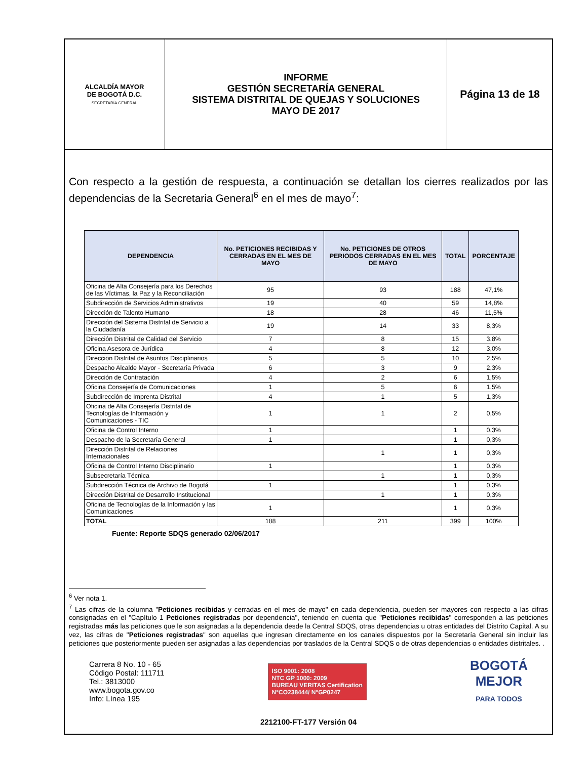| ALCALDÍA MAYOR DE BOGOTÁ D.C. SECRETARÍA GENERAL | INFORME GESTIÓN SECRETARÍA GENERAL SISTEMA DISTRITAL DE QUEJAS Y SOLUCIONES MAYO DE 2017 | Página 13 de 18 |
Con respecto a la gestión de respuesta, a continuación se detallan los cierres realizados por las dependencias de la Secretaria General<sup>6</sup> en el mes de mayo<sup>7</sup>:
| DEPENDENCIA | No. PETICIONES RECIBIDAS Y CERRADAS EN EL MES DE MAYO | No. PETICIONES DE OTROS PERIODOS CERRADAS EN EL MES DE MAYO | TOTAL | PORCENTAJE |
| --- | --- | --- | --- | --- |
| Oficina de Alta Consejería para los Derechos de las Víctimas, la Paz y la Reconciliación | 95 | 93 | 188 | 47,1% |
| Subdirección de Servicios Administrativos | 19 | 40 | 59 | 14,8% |
| Dirección de Talento Humano | 18 | 28 | 46 | 11,5% |
| Dirección del Sistema Distrital de Servicio a la Ciudadanía | 19 | 14 | 33 | 8,3% |
| Dirección Distrital de Calidad del Servicio | 7 | 8 | 15 | 3,8% |
| Oficina Asesora de Jurídica | 4 | 8 | 12 | 3,0% |
| Direccion Distrital de Asuntos Disciplinarios | 5 | 5 | 10 | 2,5% |
| Despacho Alcalde Mayor - Secretaría Privada | 6 | 3 | 9 | 2,3% |
| Dirección de Contratación | 4 | 2 | 6 | 1,5% |
| Oficina Consejería de Comunicaciones | 1 | 5 | 6 | 1,5% |
| Subdirección de Imprenta Distrital | 4 | 1 | 5 | 1,3% |
| Oficina de Alta Consejería Distrital de Tecnologías de Información y Comunicaciones - TIC | 1 | 1 | 2 | 0,5% |
| Oficina de Control Interno | 1 | | 1 | 0,3% |
| Despacho de la Secretaría General | 1 | | 1 | 0,3% |
| Dirección Distrital de Relaciones Internacionales | | 1 | 1 | 0,3% |
| Oficina de Control Interno Disciplinario | 1 | | 1 | 0,3% |
| Subsecretaría Técnica | | 1 | 1 | 0,3% |
| Subdirección Técnica de Archivo de Bogotá | 1 | | 1 | 0,3% |
| Dirección Distrital de Desarrollo Institucional | | 1 | 1 | 0,3% |
| Oficina de Tecnologías de la Información y las Comunicaciones | 1 | | 1 | 0,3% |
| TOTAL | 188 | 211 | 399 | 100% |
Fuente: Reporte SDQS generado 02/06/2017
<sup>6</sup> Ver nota 1.
<sup>7</sup> Las cifras de la columna "Peticiones recibidas y cerradas en el mes de mayo" en cada dependencia, pueden ser mayores con respecto a las cifras consignadas en el "Capítulo 1 Peticiones registradas por dependencia", teniendo en cuenta que "Peticiones recibidas" corresponden a las peticiones registradas más las peticiones que le son asignadas a la dependencia desde la Central SDQS, otras dependencias u otras entidades del Distrito Capital. A su vez, las cifras de "Peticiones registradas" son aquellas que ingresan directamente en los canales dispuestos por la Secretaría General sin incluir las peticiones que posteriormente pueden ser asignadas a las dependencias por traslados de la Central SDQS o de otras dependencias o entidades distritales. .
Carrera 8 No. 10 - 65
Código Postal: 111711
Tel.: 3813000
www.bogota.gov.co
Info: Línea 195
ISO 9001: 2008
NTC GP 1000: 2009
BUREAU VERITAS Certification
N°CO238444/ N°GP0247
BOGOTÁ
MEJOR
PARA TODOS
2212100-FT-177 Versión 04